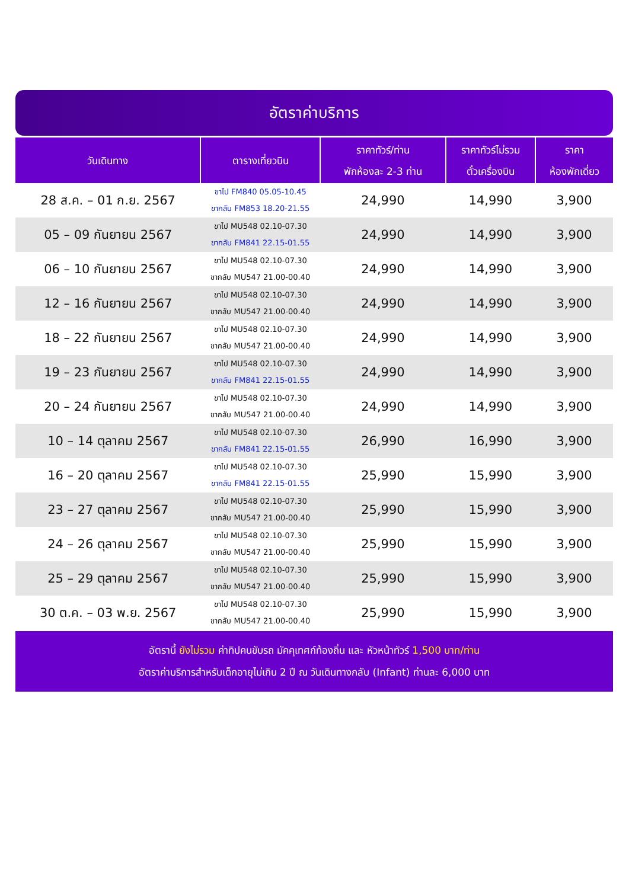อัตราค่าบริการ
| วันเดินทาง | ตารางเที่ยวบิน | ราคาทัวร์/ท่าน พักห้องละ 2-3 ท่าน | ราคาทัวร์ไม่รวม ตั๋วเครื่องบิน | ราคา ห้องพักเดี่ยว |
| --- | --- | --- | --- | --- |
| 28 ส.ค. – 01 ก.ย. 2567 | ขาไป FM840 05.05-10.45 ขากลับ FM853 18.20-21.55 | 24,990 | 14,990 | 3,900 |
| 05 – 09 กันยายน 2567 | ขาไป MU548 02.10-07.30 ขากลับ FM841 22.15-01.55 | 24,990 | 14,990 | 3,900 |
| 06 – 10 กันยายน 2567 | ขาไป MU548 02.10-07.30 ขากลับ MU547 21.00-00.40 | 24,990 | 14,990 | 3,900 |
| 12 – 16 กันยายน 2567 | ขาไป MU548 02.10-07.30 ขากลับ MU547 21.00-00.40 | 24,990 | 14,990 | 3,900 |
| 18 – 22 กันยายน 2567 | ขาไป MU548 02.10-07.30 ขากลับ MU547 21.00-00.40 | 24,990 | 14,990 | 3,900 |
| 19 – 23 กันยายน 2567 | ขาไป MU548 02.10-07.30 ขากลับ FM841 22.15-01.55 | 24,990 | 14,990 | 3,900 |
| 20 – 24 กันยายน 2567 | ขาไป MU548 02.10-07.30 ขากลับ MU547 21.00-00.40 | 24,990 | 14,990 | 3,900 |
| 10 – 14 ตุลาคม 2567 | ขาไป MU548 02.10-07.30 ขากลับ FM841 22.15-01.55 | 26,990 | 16,990 | 3,900 |
| 16 – 20 ตุลาคม 2567 | ขาไป MU548 02.10-07.30 ขากลับ FM841 22.15-01.55 | 25,990 | 15,990 | 3,900 |
| 23 – 27 ตุลาคม 2567 | ขาไป MU548 02.10-07.30 ขากลับ MU547 21.00-00.40 | 25,990 | 15,990 | 3,900 |
| 24 – 26 ตุลาคม 2567 | ขาไป MU548 02.10-07.30 ขากลับ MU547 21.00-00.40 | 25,990 | 15,990 | 3,900 |
| 25 – 29 ตุลาคม 2567 | ขาไป MU548 02.10-07.30 ขากลับ MU547 21.00-00.40 | 25,990 | 15,990 | 3,900 |
| 30 ต.ค. – 03 พ.ย. 2567 | ขาไป MU548 02.10-07.30 ขากลับ MU547 21.00-00.40 | 25,990 | 15,990 | 3,900 |
อัตรานี้ ยังไม่รวม ค่าทิปคนขับรถ มัคคุเทศก์ท้องถิ่น และ หัวหน้าทัวร์ 1,500 บาท/ท่าน
อัตราค่าบริการสำหรับเด็กอายุไม่เกิน 2 ปี ณ วันเดินทางกลับ (Infant) ท่านละ 6,000 บาท